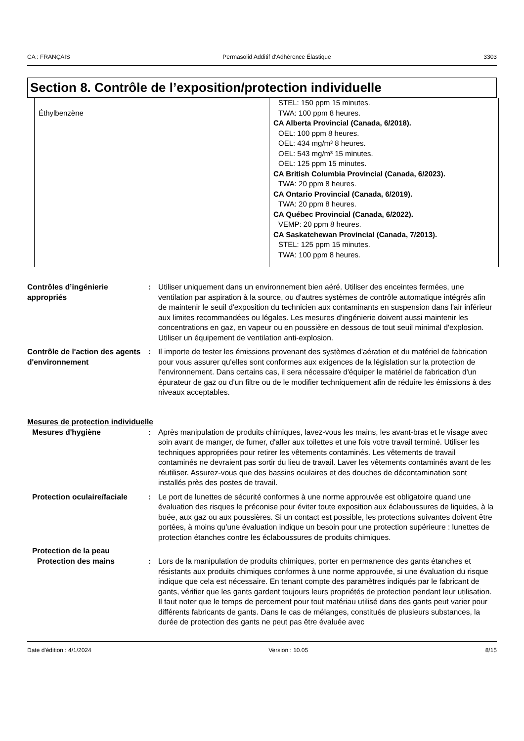CA : FRANÇAIS Permasolid Additif d‘Adhérence Élastique 3303
Section 8. Contrôle de l’exposition/protection individuelle
| Éthylbenzène | STEL: 150 ppm 15 minutes. TWA: 100 ppm 8 heures. CA Alberta Provincial (Canada, 6/2018). OEL: 100 ppm 8 heures. OEL: 434 mg/m³ 8 heures. OEL: 543 mg/m³ 15 minutes. OEL: 125 ppm 15 minutes. CA British Columbia Provincial (Canada, 6/2023). TWA: 20 ppm 8 heures. CA Ontario Provincial (Canada, 6/2019). TWA: 20 ppm 8 heures. CA Québec Provincial (Canada, 6/2022). VEMP: 20 ppm 8 heures. CA Saskatchewan Provincial (Canada, 7/2013). STEL: 125 ppm 15 minutes. TWA: 100 ppm 8 heures. |
Contrôles d’ingénierie appropriés
: Utiliser uniquement dans un environnement bien aéré. Utiliser des enceintes fermées, une ventilation par aspiration à la source, ou d'autres systèmes de contrôle automatique intégrés afin de maintenir le seuil d'exposition du technicien aux contaminants en suspension dans l'air inférieur aux limites recommandées ou légales. Les mesures d'ingénierie doivent aussi maintenir les concentrations en gaz, en vapeur ou en poussière en dessous de tout seuil minimal d'explosion. Utiliser un équipement de ventilation anti-explosion.
Contrôle de l'action des agents d'environnement
: Il importe de tester les émissions provenant des systèmes d'aération et du matériel de fabrication pour vous assurer qu'elles sont conformes aux exigences de la législation sur la protection de l'environnement. Dans certains cas, il sera nécessaire d'équiper le matériel de fabrication d'un épurateur de gaz ou d'un filtre ou de le modifier techniquement afin de réduire les émissions à des niveaux acceptables.
Mesures de protection individuelle
Mesures d'hygiène : Après manipulation de produits chimiques, lavez-vous les mains, les avant-bras et le visage avec soin avant de manger, de fumer, d'aller aux toilettes et une fois votre travail terminé. Utiliser les techniques appropriées pour retirer les vêtements contaminés. Les vêtements de travail contaminés ne devraient pas sortir du lieu de travail. Laver les vêtements contaminés avant de les réutiliser. Assurez-vous que des bassins oculaires et des douches de décontamination sont installés près des postes de travail.
Protection oculaire/faciale
: Le port de lunettes de sécurité conformes à une norme approuvée est obligatoire quand une évaluation des risques le préconise pour éviter toute exposition aux éclaboussures de liquides, à la buée, aux gaz ou aux poussières. Si un contact est possible, les protections suivantes doivent être portées, à moins qu’une évaluation indique un besoin pour une protection supérieure : lunettes de protection étanches contre les éclaboussures de produits chimiques.
Protection de la peau
Protection des mains : Lors de la manipulation de produits chimiques, porter en permanence des gants étanches et résistants aux produits chimiques conformes à une norme approuvée, si une évaluation du risque indique que cela est nécessaire. En tenant compte des paramètres indiqués par le fabricant de gants, vérifier que les gants gardent toujours leurs propriétés de protection pendant leur utilisation. Il faut noter que le temps de percement pour tout matériau utilisé dans des gants peut varier pour différents fabricants de gants. Dans le cas de mélanges, constitués de plusieurs substances, la durée de protection des gants ne peut pas être évaluée avec
Date d'édition : 4/1/2024 Version : 10.05 8/15